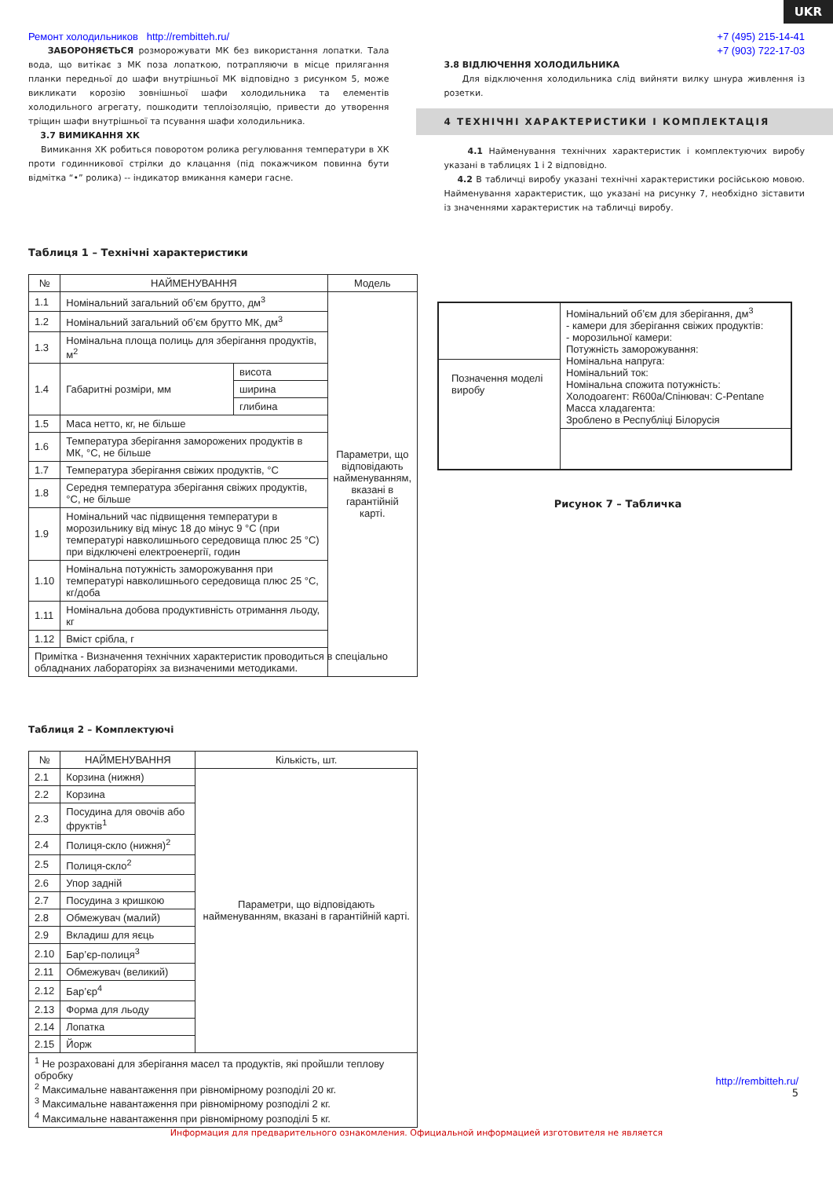UKR
Ремонт холодильников http://rembitteh.ru/
ЗАБОРОНЯЄТЬСЯ розморожувати МК без використання лопатки. Тала вода, що витікає з МК поза лопаткою, потрапляючи в місце прилягання планки передньої до шафи внутрішньої МК відповідно з рисунком 5, може викликати корозію зовнішньої шафи холодильника та елементів холодильного агрегату, пошкодити теплоізоляцію, привести до утворення тріщин шафи внутрішньої та псування шафи холодильника.
3.7 ВИМИКАННЯ ХК
Вимикання ХК робиться поворотом ролика регулювання температури в ХК проти годинникової стрілки до клацання (під покажчиком повинна бути відмітка “•” ролика) -- індикатор вмикання камери гасне.
+7 (495) 215-14-41
+7 (903) 722-17-03
3.8 ВІДЛЮЧЕННЯ ХОЛОДИЛЬНИКА
Для відключення холодильника слід вийняти вилку шнура живлення із розетки.
4 ТЕХНІЧНІ ХАРАКТЕРИСТИКИ І КОМПЛЕКТАЦІЯ
4.1 Найменування технічних характеристик і комплектуючих виробу указані в таблицях 1 і 2 відповідно.
4.2 В табличці виробу указані технічні характеристики російською мовою. Найменування характеристик, що указані на рисунку 7, необхідно зіставити із значеннями характеристик на табличці виробу.
Таблиця 1 – Технічні характеристики
| № | НАЙМЕНУВАННЯ | | Модель |
| --- | --- | --- | --- |
| 1.1 | Номінальний загальний об’єм брутто, дм<sup>3</sup> | | Параметри, що відповідають найменуванням, вказані в гарантійній карті. |
| 1.2 | Номінальний загальний об’єм брутто МК, дм<sup>3</sup> | | |
| 1.3 | Номінальна площа полиць для зберігання продуктів, м<sup>2</sup> | | |
| 1.4 | Габаритні розміри, мм | висота | |
| | | ширина | |
| | | глибина | |
| 1.5 | Маса нетто, кг, не більше | | |
| 1.6 | Температура зберігання заморожених продуктів в МК, °С, не більше | | |
| 1.7 | Температура зберігання свіжих продуктів, °С | | |
| 1.8 | Середня температура зберігання свіжих продуктів, °С, не більше | | |
| 1.9 | Номінальний час підвищення температури в морозильнику від мінус 18 до мінус 9 °С (при температурі навколишнього середовища плюс 25 °С) при відключені електроенергії, годин | | |
| 1.10 | Номінальна потужність заморожування при температурі навколишнього середовища плюс 25 °С, кг/доба | | |
| 1.11 | Номінальна добова продуктивність отримання льоду, кг | | |
| 1.12 | Вміст срібла, г | | |
| Примітка - Визначення технічних характеристик проводиться в спеціально обладнаних лабораторіях за визначеними методиками. | | | |
Таблиця 2 – Комплектуючі
| № | НАЙМЕНУВАННЯ | Кількість, шт. |
| --- | --- | --- |
| 2.1 | Корзина (нижня) | Параметри, що відповідають найменуванням, вказані в гарантійній карті. |
| 2.2 | Корзина | |
| 2.3 | Посудина для овочів або фруктів<sup>1</sup> | |
| 2.4 | Полиця-скло (нижня)<sup>2</sup> | |
| 2.5 | Полиця-скло<sup>2</sup> | |
| 2.6 | Упор задній | |
| 2.7 | Посудина з кришкою | |
| 2.8 | Обмежувач (малий) | |
| 2.9 | Вкладиш для яєць | |
| 2.10 | Бар’єр-полиця<sup>3</sup> | |
| 2.11 | Обмежувач (великий) | |
| 2.12 | Бар’єр<sup>4</sup> | |
| 2.13 | Форма для льоду | |
| 2.14 | Лопатка | |
| 2.15 | Йорж | |
| <sup>1</sup> Не розраховані для зберігання масел та продуктів, які пройшли теплову обробку <sup>2</sup> Максимальне навантаження при рівномірному розподілі 20 кг. <sup>3</sup> Максимальне навантаження при рівномірному розподілі 2 кг. <sup>4</sup> Максимальне навантаження при рівномірному розподілі 5 кг. | | |
| | Номінальний об’єм для зберігання, дм<sup>3</sup> - камери для зберігання свіжих продуктів: - морозильної камери: Потужність заморожування: Номінальна напруга: Номінальний ток: Номінальна спожита потужність: Холодоагент: R600a/Спінювач: C-Pentane Масса хладагента: Зроблено в Республіці Білорусія |
| Позначення моделі виробу | |
Рисунок 7 – Табличка
http://rembitteh.ru/
5
Информация для предварительного ознакомления. Официальной информацией изготовителя не является